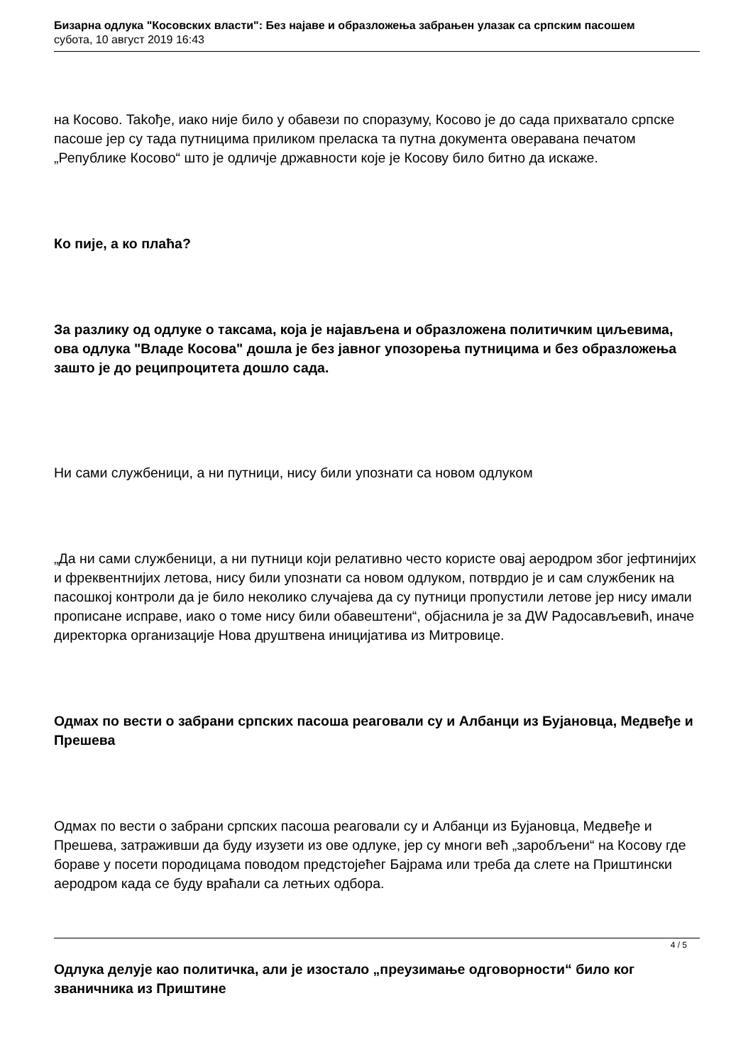Бизарна одлука "Косовских власти": Без најаве и образложења забрањен улазак са српским пасошем
субота, 10 август 2019 16:43
на Косово. Takође, иако није било у обавези по споразуму, Косово је до сада прихватало српске пасоше јер су тада путницима приликом преласка та путна документа оверавана печатом „Републике Косово“ што је одличје државности које је Косову било битно да искаже.
Ко пије, а ко плаћа?
За разлику од одлуке о таксама, која је најављена и образложена политичким циљевима, ова одлука "Владе Косова" дошла је без јавног упозорења путницима и без образложења зашто је до реципроцитета дошло сада.
Ни сами службеници, а ни путници, нису били упознати са новом одлуком
„Да ни сами службеници, а ни путници који релативно често користе овај аеродром због јефтинијих и фреквентнијих летова, нису били упознати са новом одлуком, потврдио је и сам службеник на пасошкој контроли да је било неколико случајева да су путници пропустили летове јер нису имали прописане исправе, иако о томе нису били обавештени“, објаснила је за ДW Радосављевић, иначе директорка организације Нова друштвена иницијатива из Митровице.
Одмах по вести о забрани српских пасоша реаговали су и Албанци из Бујановца, Медвеђе и Прешева
Одмах по вести о забрани српских пасоша реаговали су и Албанци из Бујановца, Медвеђе и Прешева, затраживши да буду изузети из ове одлуке, јер су многи већ „заробљени“ на Косову где бораве у посети породицама поводом предстојећег Бајрама или треба да слете на Приштински аеродром када се буду враћали са летњих одбора.
Одлука делује као политичка, али је изостало „преузимање одговорности“ било ког званичника из Приштине
4 / 5